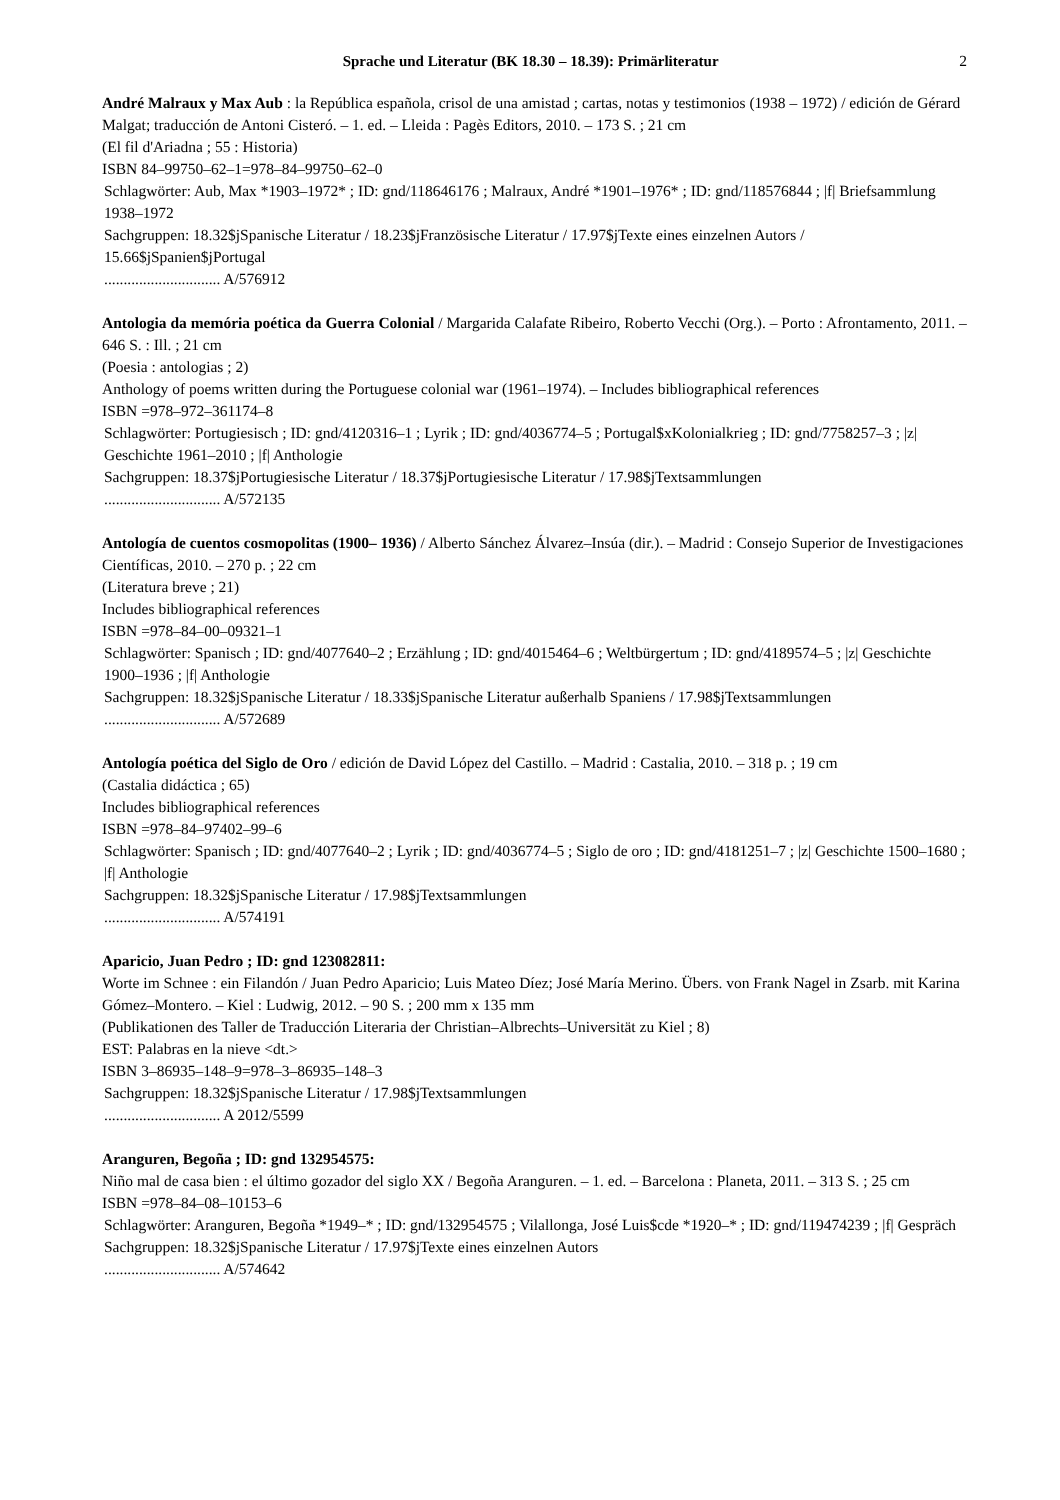Sprache und Literatur (BK 18.30 – 18.39): Primärliteratur 2
André Malraux y Max Aub : la República española, crisol de una amistad ; cartas, notas y testimonios (1938 – 1972) / edición de Gérard Malgat; traducción de Antoni Cisteró. – 1. ed. – Lleida : Pagès Editors, 2010. – 173 S. ; 21 cm
(El fil d'Ariadna ; 55 : Historia)
ISBN 84–99750–62–1=978–84–99750–62–0
Schlagwörter: Aub, Max *1903–1972* ; ID: gnd/118646176 ; Malraux, André *1901–1976* ; ID: gnd/118576844 ; |f| Briefsammlung 1938–1972
Sachgruppen: 18.32$jSpanische Literatur / 18.23$jFranzösische Literatur / 17.97$jTexte eines einzelnen Autors / 15.66$jSpanien$jPortugal
.............................. A/576912
Antologia da memória poética da Guerra Colonial / Margarida Calafate Ribeiro, Roberto Vecchi (Org.). – Porto : Afrontamento, 2011. – 646 S. : Ill. ; 21 cm
(Poesia : antologias ; 2)
Anthology of poems written during the Portuguese colonial war (1961–1974). – Includes bibliographical references
ISBN =978–972–361174–8
Schlagwörter: Portugiesisch ; ID: gnd/4120316–1 ; Lyrik ; ID: gnd/4036774–5 ; Portugal$xKolonialkrieg ; ID: gnd/7758257–3 ; |z| Geschichte 1961–2010 ; |f| Anthologie
Sachgruppen: 18.37$jPortugiesische Literatur / 18.37$jPortugiesische Literatur / 17.98$jTextsammlungen
.............................. A/572135
Antología de cuentos cosmopolitas (1900– 1936) / Alberto Sánchez Álvarez–Insúa (dir.). – Madrid : Consejo Superior de Investigaciones Científicas, 2010. – 270 p. ; 22 cm
(Literatura breve ; 21)
Includes bibliographical references
ISBN =978–84–00–09321–1
Schlagwörter: Spanisch ; ID: gnd/4077640–2 ; Erzählung ; ID: gnd/4015464–6 ; Weltbürgertum ; ID: gnd/4189574–5 ; |z| Geschichte 1900–1936 ; |f| Anthologie
Sachgruppen: 18.32$jSpanische Literatur / 18.33$jSpanische Literatur außerhalb Spaniens / 17.98$jTextsammlungen
.............................. A/572689
Antología poética del Siglo de Oro / edición de David López del Castillo. – Madrid : Castalia, 2010. – 318 p. ; 19 cm
(Castalia didáctica ; 65)
Includes bibliographical references
ISBN =978–84–97402–99–6
Schlagwörter: Spanisch ; ID: gnd/4077640–2 ; Lyrik ; ID: gnd/4036774–5 ; Siglo de oro ; ID: gnd/4181251–7 ; |z| Geschichte 1500–1680 ; |f| Anthologie
Sachgruppen: 18.32$jSpanische Literatur / 17.98$jTextsammlungen
.............................. A/574191
Aparicio, Juan Pedro ; ID: gnd 123082811:
Worte im Schnee : ein Filandón / Juan Pedro Aparicio; Luis Mateo Díez; José María Merino. Übers. von Frank Nagel in Zsarb. mit Karina Gómez–Montero. – Kiel : Ludwig, 2012. – 90 S. ; 200 mm x 135 mm
(Publikationen des Taller de Traducción Literaria der Christian–Albrechts–Universität zu Kiel ; 8)
EST: Palabras en la nieve <dt.>
ISBN 3–86935–148–9=978–3–86935–148–3
Sachgruppen: 18.32$jSpanische Literatur / 17.98$jTextsammlungen
.............................. A 2012/5599
Aranguren, Begoña ; ID: gnd 132954575:
Niño mal de casa bien : el último gozador del siglo XX / Begoña Aranguren. – 1. ed. – Barcelona : Planeta, 2011. – 313 S. ; 25 cm
ISBN =978–84–08–10153–6
Schlagwörter: Aranguren, Begoña *1949–* ; ID: gnd/132954575 ; Vilallonga, José Luis$cde *1920–* ; ID: gnd/119474239 ; |f| Gespräch
Sachgruppen: 18.32$jSpanische Literatur / 17.97$jTexte eines einzelnen Autors
.............................. A/574642